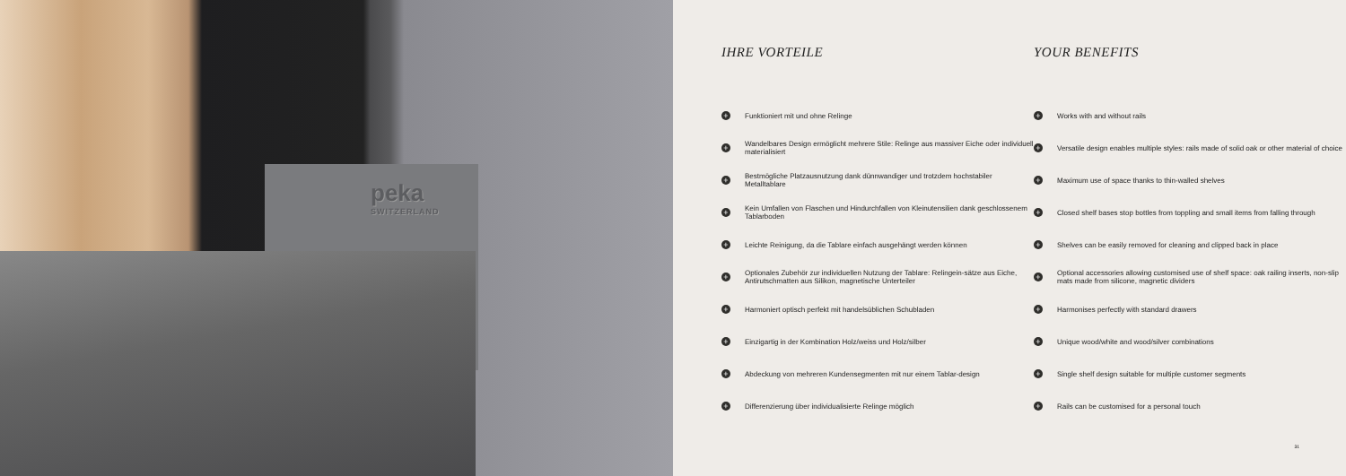peka
SWITZERLAND
IHRE VORTEILE
+ Funktioniert mit und ohne Relinge
+ Wandelbares Design ermöglicht mehrere Stile: Relinge aus massiver Eiche oder individuell materialisiert
+ Bestmögliche Platzausnutzung dank dünnwandiger und trotzdem hochstabiler Metalltablare
+ Kein Umfallen von Flaschen und Hindurchfallen von Kleinutensilien dank geschlossenem Tablarboden
+ Leichte Reinigung, da die Tablare einfach ausgehängt werden können
+ Optionales Zubehör zur individuellen Nutzung der Tablare: Relingein-sätze aus Eiche, Antirutschmatten aus Silikon, magnetische Unterteiler
+ Harmoniert optisch perfekt mit handelsüblichen Schubladen
+ Einzigartig in der Kombination Holz/weiss und Holz/silber
+ Abdeckung von mehreren Kundensegmenten mit nur einem Tablar-design
+ Differenzierung über individualisierte Relinge möglich
YOUR BENEFITS
+ Works with and without rails
+ Versatile design enables multiple styles: rails made of solid oak or other material of choice
+ Maximum use of space thanks to thin-walled shelves
+ Closed shelf bases stop bottles from toppling and small items from falling through
+ Shelves can be easily removed for cleaning and clipped back in place
+ Optional accessories allowing customised use of shelf space: oak railing inserts, non-slip mats made from silicone, magnetic dividers
+ Harmonises perfectly with standard drawers
+ Unique wood/white and wood/silver combinations
+ Single shelf design suitable for multiple customer segments
+ Rails can be customised for a personal touch
31